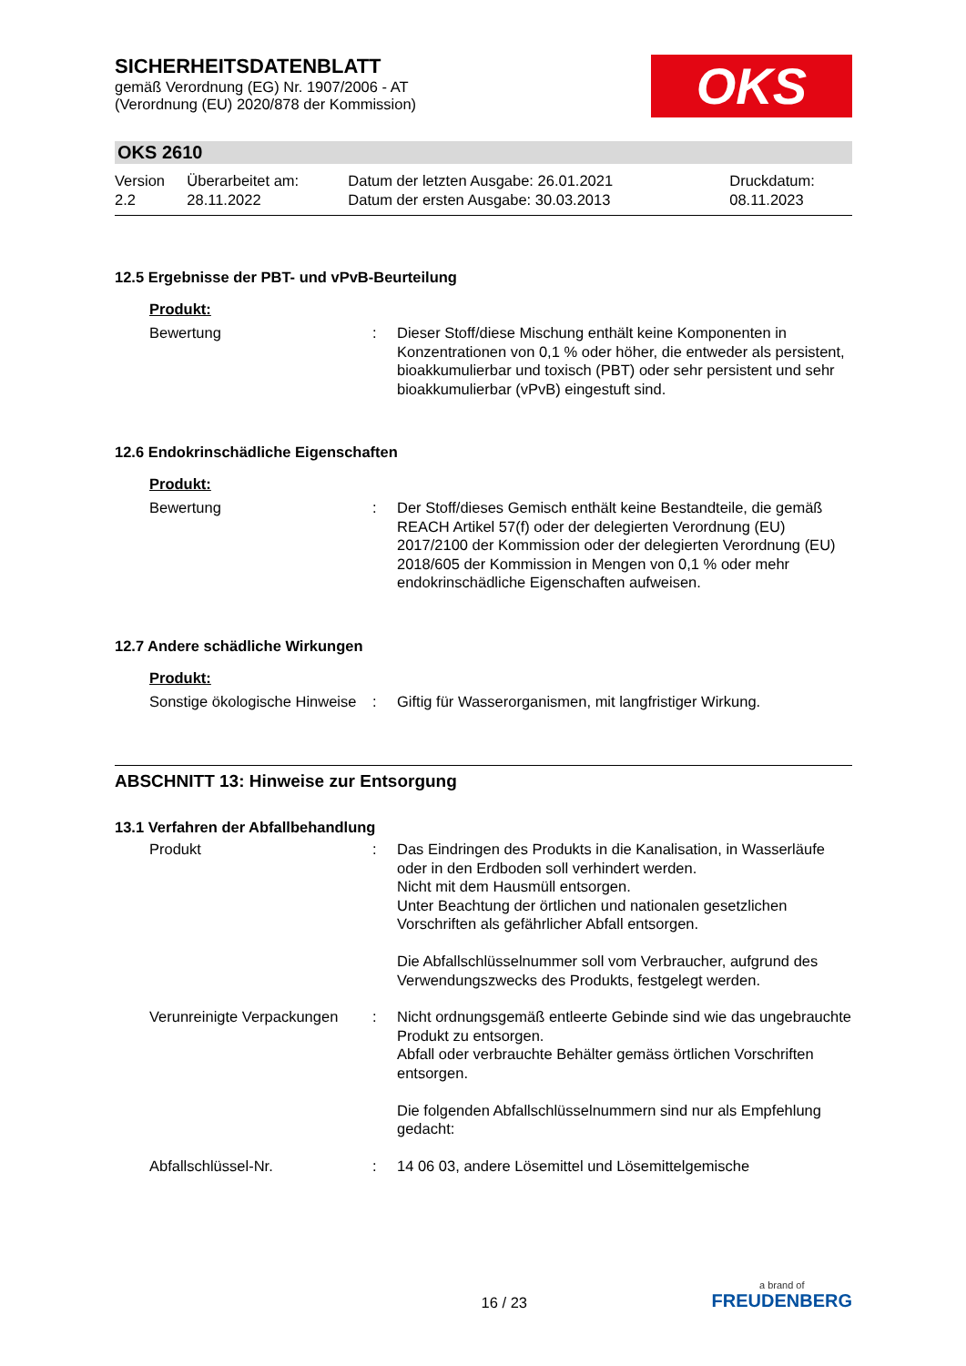SICHERHEITSDATENBLATT
gemäß Verordnung (EG) Nr. 1907/2006 - AT
(Verordnung (EU) 2020/878 der Kommission)
OKS
OKS 2610
| Version 2.2 | Überarbeitet am: 28.11.2022 | Datum der letzten Ausgabe: 26.01.2021 Datum der ersten Ausgabe: 30.03.2013 | Druckdatum: 08.11.2023 |
12.5 Ergebnisse der PBT- und vPvB-Beurteilung
Produkt:
| Bewertung | : | Dieser Stoff/diese Mischung enthält keine Komponenten in Konzentrationen von 0,1 % oder höher, die entweder als persistent, bioakkumulierbar und toxisch (PBT) oder sehr persistent und sehr bioakkumulierbar (vPvB) eingestuft sind. |
12.6 Endokrinschädliche Eigenschaften
Produkt:
| Bewertung | : | Der Stoff/dieses Gemisch enthält keine Bestandteile, die gemäß REACH Artikel 57(f) oder der delegierten Verordnung (EU) 2017/2100 der Kommission oder der delegierten Verordnung (EU) 2018/605 der Kommission in Mengen von 0,1 % oder mehr endokrinschädliche Eigenschaften aufweisen. |
12.7 Andere schädliche Wirkungen
Produkt:
| Sonstige ökologische Hinweise | : | Giftig für Wasserorganismen, mit langfristiger Wirkung. |
ABSCHNITT 13: Hinweise zur Entsorgung
13.1 Verfahren der Abfallbehandlung
| Produkt | : | Das Eindringen des Produkts in die Kanalisation, in Wasserläufe oder in den Erdboden soll verhindert werden. Nicht mit dem Hausmüll entsorgen. Unter Beachtung der örtlichen und nationalen gesetzlichen Vorschriften als gefährlicher Abfall entsorgen. Die Abfallschlüsselnummer soll vom Verbraucher, aufgrund des Verwendungszwecks des Produkts, festgelegt werden. |
| Verunreinigte Verpackungen | : | Nicht ordnungsgemäß entleerte Gebinde sind wie das ungebrauchte Produkt zu entsorgen. Abfall oder verbrauchte Behälter gemäss örtlichen Vorschriften entsorgen. Die folgenden Abfallschlüsselnummern sind nur als Empfehlung gedacht: |
| Abfallschlüssel-Nr. | : | 14 06 03, andere Lösemittel und Lösemittelgemische |
16 / 23
a brand of
FREUDENBERG